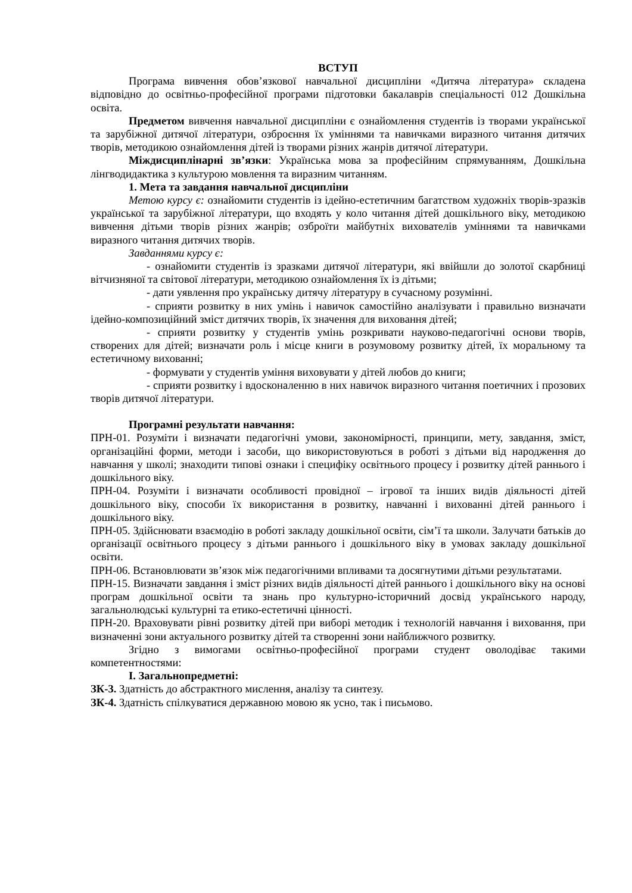ВСТУП
Програма вивчення обов’язкової навчальної дисципліни «Дитяча література» складена відповідно до освітньо-професійної програми підготовки бакалаврів спеціальності 012 Дошкільна освіта.
Предметом вивчення навчальної дисципліни є ознайомлення студентів із творами української та зарубіжної дитячої літератури, озброєння їх уміннями та навичками виразного читання дитячих творів, методикою ознайомлення дітей із творами різних жанрів дитячої літератури.
Міждисциплінарні зв’язки: Українська мова за професійним спрямуванням, Дошкільна лінгводидактика з культурою мовлення та виразним читанням.
1. Мета та завдання навчальної дисципліни
Метою курсу є: ознайомити студентів із ідейно-естетичним багатством художніх творів-зразків української та зарубіжної літератури, що входять у коло читання дітей дошкільного віку, методикою вивчення дітьми творів різних жанрів; озброїти майбутніх вихователів уміннями та навичками виразного читання дитячих творів.
Завданнями курсу є:
- ознайомити студентів із зразками дитячої літератури, які ввійшли до золотої скарбниці вітчизняної та світової літератури, методикою ознайомлення їх із дітьми;
- дати уявлення про українську дитячу літературу в сучасному розумінні.
- сприяти розвитку в них умінь і навичок самостійно аналізувати і правильно визначати ідейно-композиційний зміст дитячих творів, їх значення для виховання дітей;
- сприяти розвитку у студентів умінь розкривати науково-педагогічні основи творів, створених для дітей; визначати роль і місце книги в розумовому розвитку дітей, їх моральному та естетичному вихованні;
- формувати у студентів уміння виховувати у дітей любов до книги;
- сприяти розвитку і вдосконаленню в них навичок виразного читання поетичних і прозових творів дитячої літератури.
Програмні результати навчання:
ПРН-01. Розуміти і визначати педагогічні умови, закономірності, принципи, мету, завдання, зміст, організаційні форми, методи і засоби, що використовуються в роботі з дітьми від народження до навчання у школі; знаходити типові ознаки і специфіку освітнього процесу і розвитку дітей раннього і дошкільного віку.
ПРН-04. Розуміти і визначати особливості провідної – ігрової та інших видів діяльності дітей дошкільного віку, способи їх використання в розвитку, навчанні і вихованні дітей раннього і дошкільного віку.
ПРН-05. Здійснювати взаємодію в роботі закладу дошкільної освіти, сім’ї та школи. Залучати батьків до організації освітнього процесу з дітьми раннього і дошкільного віку в умовах закладу дошкільної освіти.
ПРН-06. Встановлювати зв’язок між педагогічними впливами та досягнутими дітьми результатами.
ПРН-15. Визначати завдання і зміст різних видів діяльності дітей раннього і дошкільного віку на основі програм дошкільної освіти та знань про культурно-історичний досвід українського народу, загальнолюдські культурні та етико-естетичні цінності.
ПРН-20. Враховувати рівні розвитку дітей при виборі методик і технологій навчання і виховання, при визначенні зони актуального розвитку дітей та створенні зони найближчого розвитку.
Згідно з вимогами освітньо-професійної програми студент оволодіває такими компетентностями:
І. Загальнопредметні:
ЗК-3. Здатність до абстрактного мислення, аналізу та синтезу.
ЗК-4. Здатність спілкуватися державною мовою як усно, так і письмово.